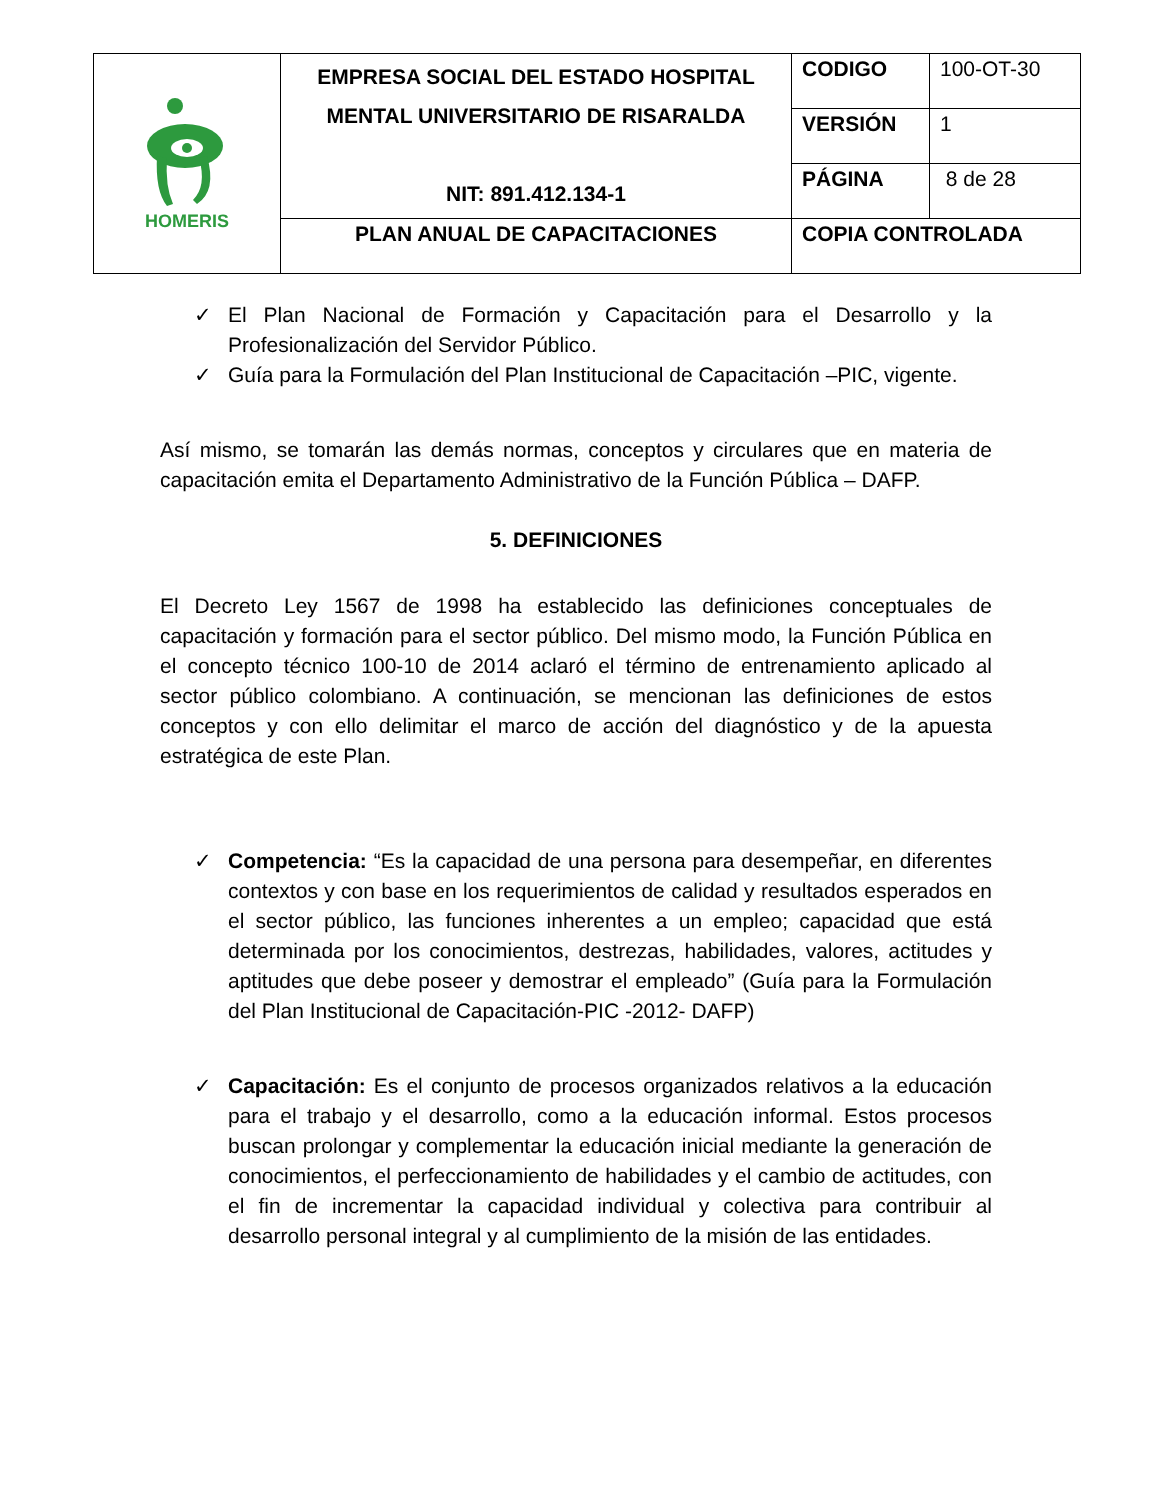| HOMERIS | EMPRESA SOCIAL DEL ESTADO HOSPITAL MENTAL UNIVERSITARIO DE RISARALDA NIT: 891.412.134-1 | CODIGO | 100-OT-30 |
| | | VERSIÓN | 1 |
| | | PÁGINA | 8 de 28 |
| | PLAN ANUAL DE CAPACITACIONES | COPIA CONTROLADA | |
✓ El Plan Nacional de Formación y Capacitación para el Desarrollo y la Profesionalización del Servidor Público.
✓ Guía para la Formulación del Plan Institucional de Capacitación –PIC, vigente.
Así mismo, se tomarán las demás normas, conceptos y circulares que en materia de capacitación emita el Departamento Administrativo de la Función Pública – DAFP.
5. DEFINICIONES
El Decreto Ley 1567 de 1998 ha establecido las definiciones conceptuales de capacitación y formación para el sector público. Del mismo modo, la Función Pública en el concepto técnico 100-10 de 2014 aclaró el término de entrenamiento aplicado al sector público colombiano. A continuación, se mencionan las definiciones de estos conceptos y con ello delimitar el marco de acción del diagnóstico y de la apuesta estratégica de este Plan.
✓ Competencia: “Es la capacidad de una persona para desempeñar, en diferentes contextos y con base en los requerimientos de calidad y resultados esperados en el sector público, las funciones inherentes a un empleo; capacidad que está determinada por los conocimientos, destrezas, habilidades, valores, actitudes y aptitudes que debe poseer y demostrar el empleado” (Guía para la Formulación del Plan Institucional de Capacitación-PIC -2012- DAFP)
✓ Capacitación: Es el conjunto de procesos organizados relativos a la educación para el trabajo y el desarrollo, como a la educación informal. Estos procesos buscan prolongar y complementar la educación inicial mediante la generación de conocimientos, el perfeccionamiento de habilidades y el cambio de actitudes, con el fin de incrementar la capacidad individual y colectiva para contribuir al desarrollo personal integral y al cumplimiento de la misión de las entidades.